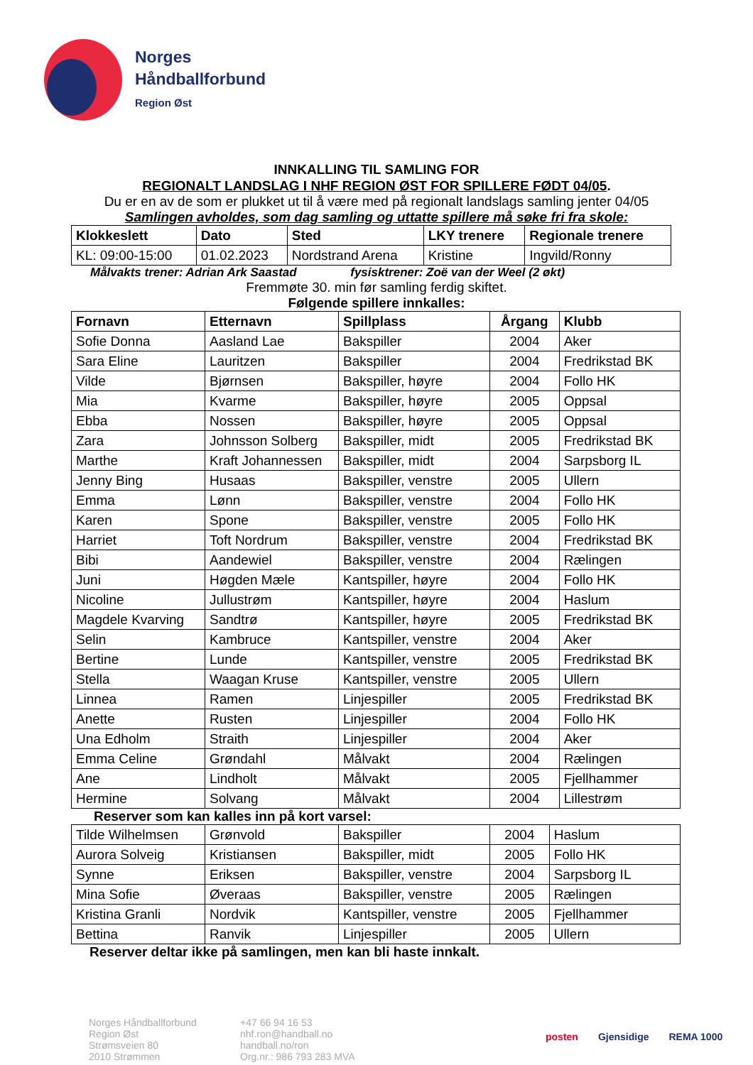Norges
Håndballforbund
Region Øst
INNKALLING TIL SAMLING FOR
REGIONALT LANDSLAG I NHF REGION ØST FOR SPILLERE FØDT 04/05.
Du er en av de som er plukket ut til å være med på regionalt landslags samling jenter 04/05
Samlingen avholdes, som dag samling og uttatte spillere må søke fri fra skole:
| Klokkeslett | Dato | Sted | LKY trenere | Regionale trenere |
| --- | --- | --- | --- | --- |
| KL: 09:00-15:00 | 01.02.2023 | Nordstrand Arena | Kristine | Ingvild/Ronny |
Målvakts trener: Adrian Ark Saastad fysisktrener: Zoë van der Weel (2 økt)
Fremmøte 30. min før samling ferdig skiftet.
Følgende spillere innkalles:
| Fornavn | Etternavn | Spillplass | Årgang | Klubb |
| --- | --- | --- | --- | --- |
| Sofie Donna | Aasland Lae | Bakspiller | 2004 | Aker |
| Sara Eline | Lauritzen | Bakspiller | 2004 | Fredrikstad BK |
| Vilde | Bjørnsen | Bakspiller, høyre | 2004 | Follo HK |
| Mia | Kvarme | Bakspiller, høyre | 2005 | Oppsal |
| Ebba | Nossen | Bakspiller, høyre | 2005 | Oppsal |
| Zara | Johnsson Solberg | Bakspiller, midt | 2005 | Fredrikstad BK |
| Marthe | Kraft Johannessen | Bakspiller, midt | 2004 | Sarpsborg IL |
| Jenny Bing | Husaas | Bakspiller, venstre | 2005 | Ullern |
| Emma | Lønn | Bakspiller, venstre | 2004 | Follo HK |
| Karen | Spone | Bakspiller, venstre | 2005 | Follo HK |
| Harriet | Toft Nordrum | Bakspiller, venstre | 2004 | Fredrikstad BK |
| Bibi | Aandewiel | Bakspiller, venstre | 2004 | Rælingen |
| Juni | Høgden Mæle | Kantspiller, høyre | 2004 | Follo HK |
| Nicoline | Jullustrøm | Kantspiller, høyre | 2004 | Haslum |
| Magdele Kvarving | Sandtrø | Kantspiller, høyre | 2005 | Fredrikstad BK |
| Selin | Kambruce | Kantspiller, venstre | 2004 | Aker |
| Bertine | Lunde | Kantspiller, venstre | 2005 | Fredrikstad BK |
| Stella | Waagan Kruse | Kantspiller, venstre | 2005 | Ullern |
| Linnea | Ramen | Linjespiller | 2005 | Fredrikstad BK |
| Anette | Rusten | Linjespiller | 2004 | Follo HK |
| Una Edholm | Straith | Linjespiller | 2004 | Aker |
| Emma Celine | Grøndahl | Målvakt | 2004 | Rælingen |
| Ane | Lindholt | Målvakt | 2005 | Fjellhammer |
| Hermine | Solvang | Målvakt | 2004 | Lillestrøm |
Reserver som kan kalles inn på kort varsel:
| Tilde Wilhelmsen | Grønvold | Bakspiller | 2004 | Haslum |
| Aurora Solveig | Kristiansen | Bakspiller, midt | 2005 | Follo HK |
| Synne | Eriksen | Bakspiller, venstre | 2004 | Sarpsborg IL |
| Mina Sofie | Øveraas | Bakspiller, venstre | 2005 | Rælingen |
| Kristina Granli | Nordvik | Kantspiller, venstre | 2005 | Fjellhammer |
| Bettina | Ranvik | Linjespiller | 2005 | Ullern |
Reserver deltar ikke på samlingen, men kan bli haste innkalt.
Norges Håndballforbund
Region Øst
Strømsveien 80
2010 Strømmen
+47 66 94 16 53
nhf.ron@handball.no
handball.no/ron
Org.nr.: 986 793 283 MVA
posten Gjensidige REMA 1000